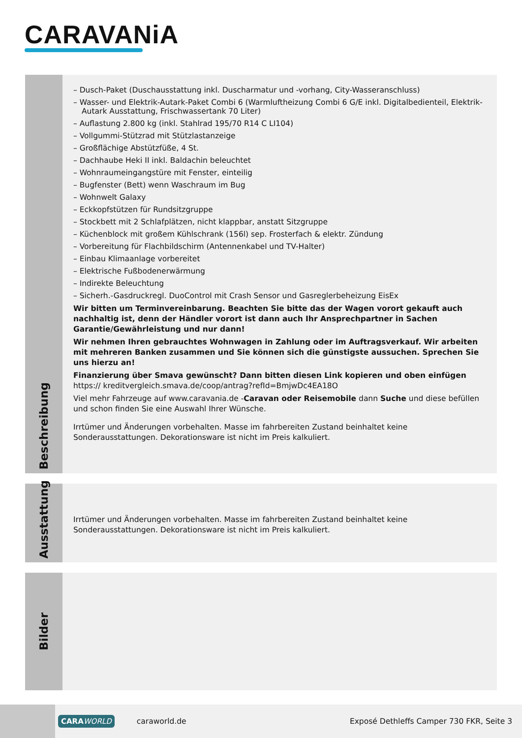CARAVANiA
Beschreibung
– Dusch-Paket (Duschausstattung inkl. Duscharmatur und -vorhang, City-Wasseranschluss)
– Wasser- und Elektrik-Autark-Paket Combi 6 (Warmluftheizung Combi 6 G/E inkl. Digitalbedienteil, Elektrik-Autark Ausstattung, Frischwassertank 70 Liter)
– Auflastung 2.800 kg (inkl. Stahlrad 195/70 R14 C LI104)
– Vollgummi-Stützrad mit Stützlastanzeige
– Großflächige Abstützfüße, 4 St.
– Dachhaube Heki II inkl. Baldachin beleuchtet
– Wohnraumeingangstüre mit Fenster, einteilig
– Bugfenster (Bett) wenn Waschraum im Bug
– Wohnwelt Galaxy
– Eckkopfstützen für Rundsitzgruppe
– Stockbett mit 2 Schlafplätzen, nicht klappbar, anstatt Sitzgruppe
– Küchenblock mit großem Kühlschrank (156l) sep. Frosterfach & elektr. Zündung
– Vorbereitung für Flachbildschirm (Antennenkabel und TV-Halter)
– Einbau Klimaanlage vorbereitet
– Elektrische Fußbodenerwärmung
– Indirekte Beleuchtung
– Sicherh.-Gasdruckregl. DuoControl mit Crash Sensor und Gasreglerbeheizung EisEx
Wir bitten um Terminvereinbarung. Beachten Sie bitte das der Wagen vorort gekauft auch nachhaltig ist, denn der Händler vorort ist dann auch Ihr Ansprechpartner in Sachen Garantie/Gewährleistung und nur dann!
Wir nehmen Ihren gebrauchtes Wohnwagen in Zahlung oder im Auftragsverkauf. Wir arbeiten mit mehreren Banken zusammen und Sie können sich die günstigste aussuchen. Sprechen Sie uns hierzu an!
Finanzierung über Smava gewünscht? Dann bitten diesen Link kopieren und oben einfügen https:// kreditvergleich.smava.de/coop/antrag?refId=BmjwDc4EA18O
Viel mehr Fahrzeuge auf www.caravania.de -Caravan oder Reisemobile dann Suche und diese befüllen und schon finden Sie eine Auswahl Ihrer Wünsche.
Irrtümer und Änderungen vorbehalten. Masse im fahrbereiten Zustand beinhaltet keine Sonderausstattungen. Dekorationsware ist nicht im Preis kalkuliert.
Ausstattung
Irrtümer und Änderungen vorbehalten. Masse im fahrbereiten Zustand beinhaltet keine Sonderausstattungen. Dekorationsware ist nicht im Preis kalkuliert.
Bilder
CARAWORLD
caraworld.de
Exposé Dethleffs Camper 730 FKR, Seite 3